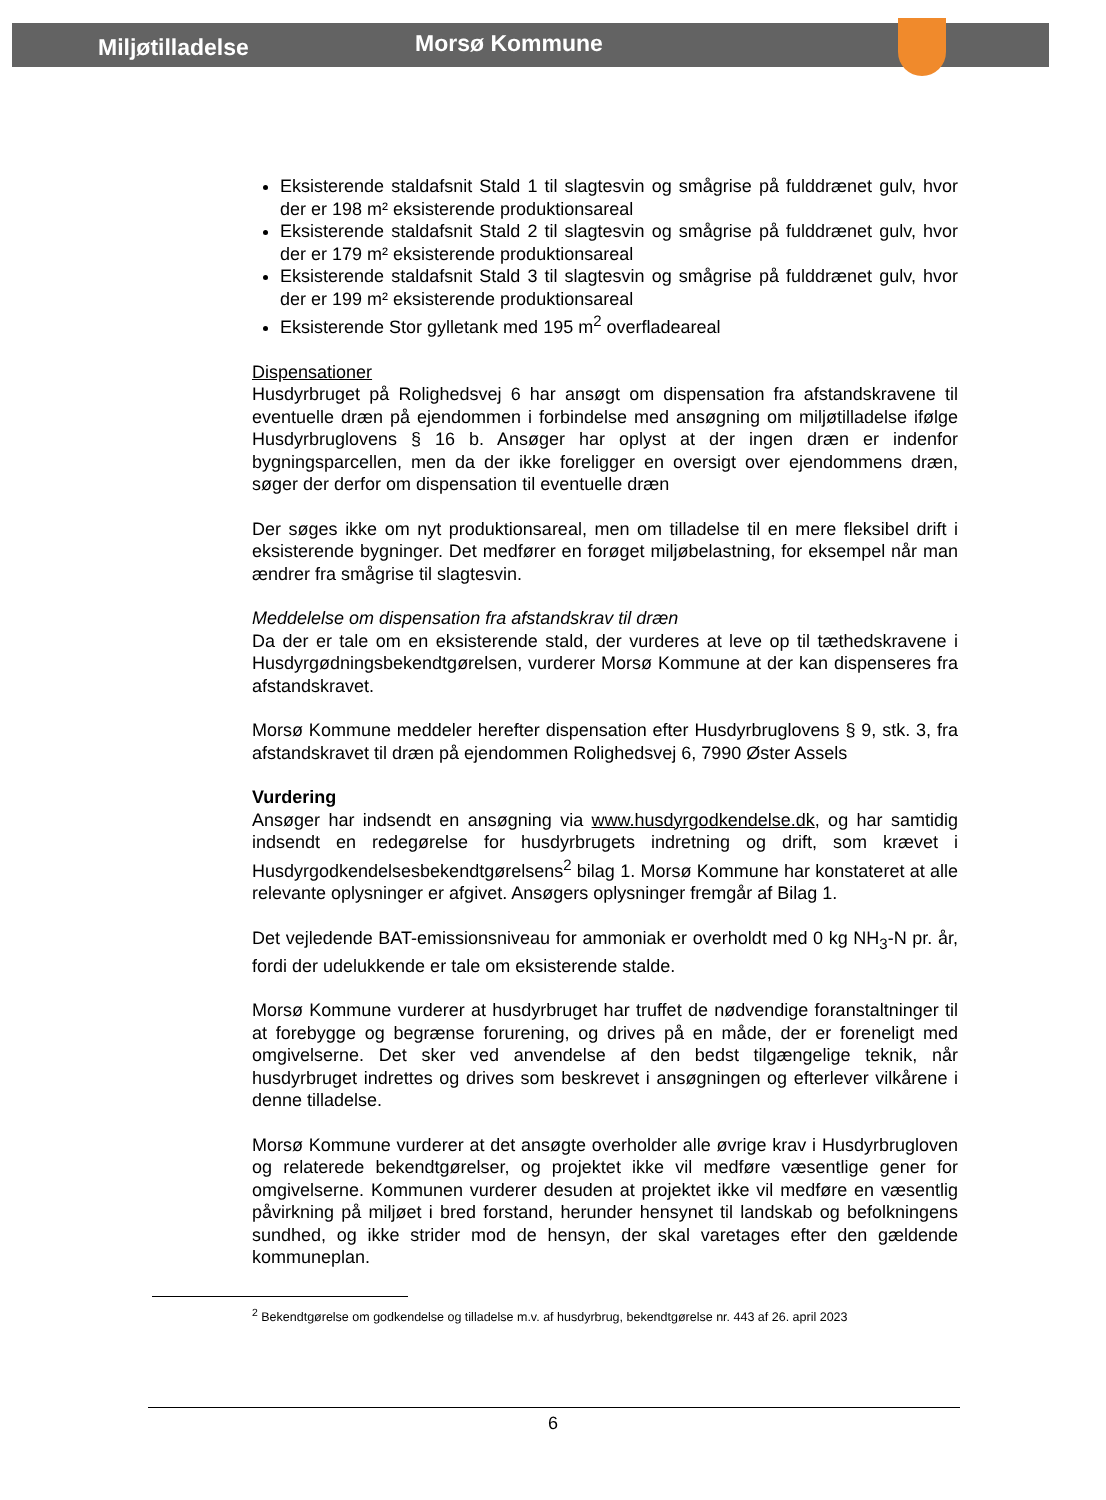Miljøtilladelse Morsø Kommune
Eksisterende staldafsnit Stald 1 til slagtesvin og smågrise på fulddrænet gulv, hvor der er 198 m² eksisterende produktionsareal
Eksisterende staldafsnit Stald 2 til slagtesvin og smågrise på fulddrænet gulv, hvor der er 179 m² eksisterende produktionsareal
Eksisterende staldafsnit Stald 3 til slagtesvin og smågrise på fulddrænet gulv, hvor der er 199 m² eksisterende produktionsareal
Eksisterende Stor gylletank med 195 m<sup>2</sup> overfladeareal
Dispensationer
Husdyrbruget på Rolighedsvej 6 har ansøgt om dispensation fra afstandskravene til eventuelle dræn på ejendommen i forbindelse med ansøgning om miljøtilladelse ifølge Husdyrbruglovens § 16 b. Ansøger har oplyst at der ingen dræn er indenfor bygningsparcellen, men da der ikke foreligger en oversigt over ejendommens dræn, søger der derfor om dispensation til eventuelle dræn
Der søges ikke om nyt produktionsareal, men om tilladelse til en mere fleksibel drift i eksisterende bygninger. Det medfører en forøget miljøbelastning, for eksempel når man ændrer fra smågrise til slagtesvin.
Meddelelse om dispensation fra afstandskrav til dræn
Da der er tale om en eksisterende stald, der vurderes at leve op til tæthedskravene i Husdyrgødningsbekendtgørelsen, vurderer Morsø Kommune at der kan dispenseres fra afstandskravet.
Morsø Kommune meddeler herefter dispensation efter Husdyrbruglovens § 9, stk. 3, fra afstandskravet til dræn på ejendommen Rolighedsvej 6, 7990 Øster Assels
Vurdering
Ansøger har indsendt en ansøgning via www.husdyrgodkendelse.dk, og har samtidig indsendt en redegørelse for husdyrbrugets indretning og drift, som krævet i Husdyrgodkendelsesbekendtgørelsens<sup>2</sup> bilag 1. Morsø Kommune har konstateret at alle relevante oplysninger er afgivet. Ansøgers oplysninger fremgår af Bilag 1.
Det vejledende BAT-emissionsniveau for ammoniak er overholdt med 0 kg NH<sub>3</sub>-N pr. år, fordi der udelukkende er tale om eksisterende stalde.
Morsø Kommune vurderer at husdyrbruget har truffet de nødvendige foranstaltninger til at forebygge og begrænse forurening, og drives på en måde, der er foreneligt med omgivelserne. Det sker ved anvendelse af den bedst tilgængelige teknik, når husdyrbruget indrettes og drives som beskrevet i ansøgningen og efterlever vilkårene i denne tilladelse.
Morsø Kommune vurderer at det ansøgte overholder alle øvrige krav i Husdyrbrugloven og relaterede bekendtgørelser, og projektet ikke vil medføre væsentlige gener for omgivelserne. Kommunen vurderer desuden at projektet ikke vil medføre en væsentlig påvirkning på miljøet i bred forstand, herunder hensynet til landskab og befolkningens sundhed, og ikke strider mod de hensyn, der skal varetages efter den gældende kommuneplan.
<sup>2</sup> Bekendtgørelse om godkendelse og tilladelse m.v. af husdyrbrug, bekendtgørelse nr. 443 af 26. april 2023
6